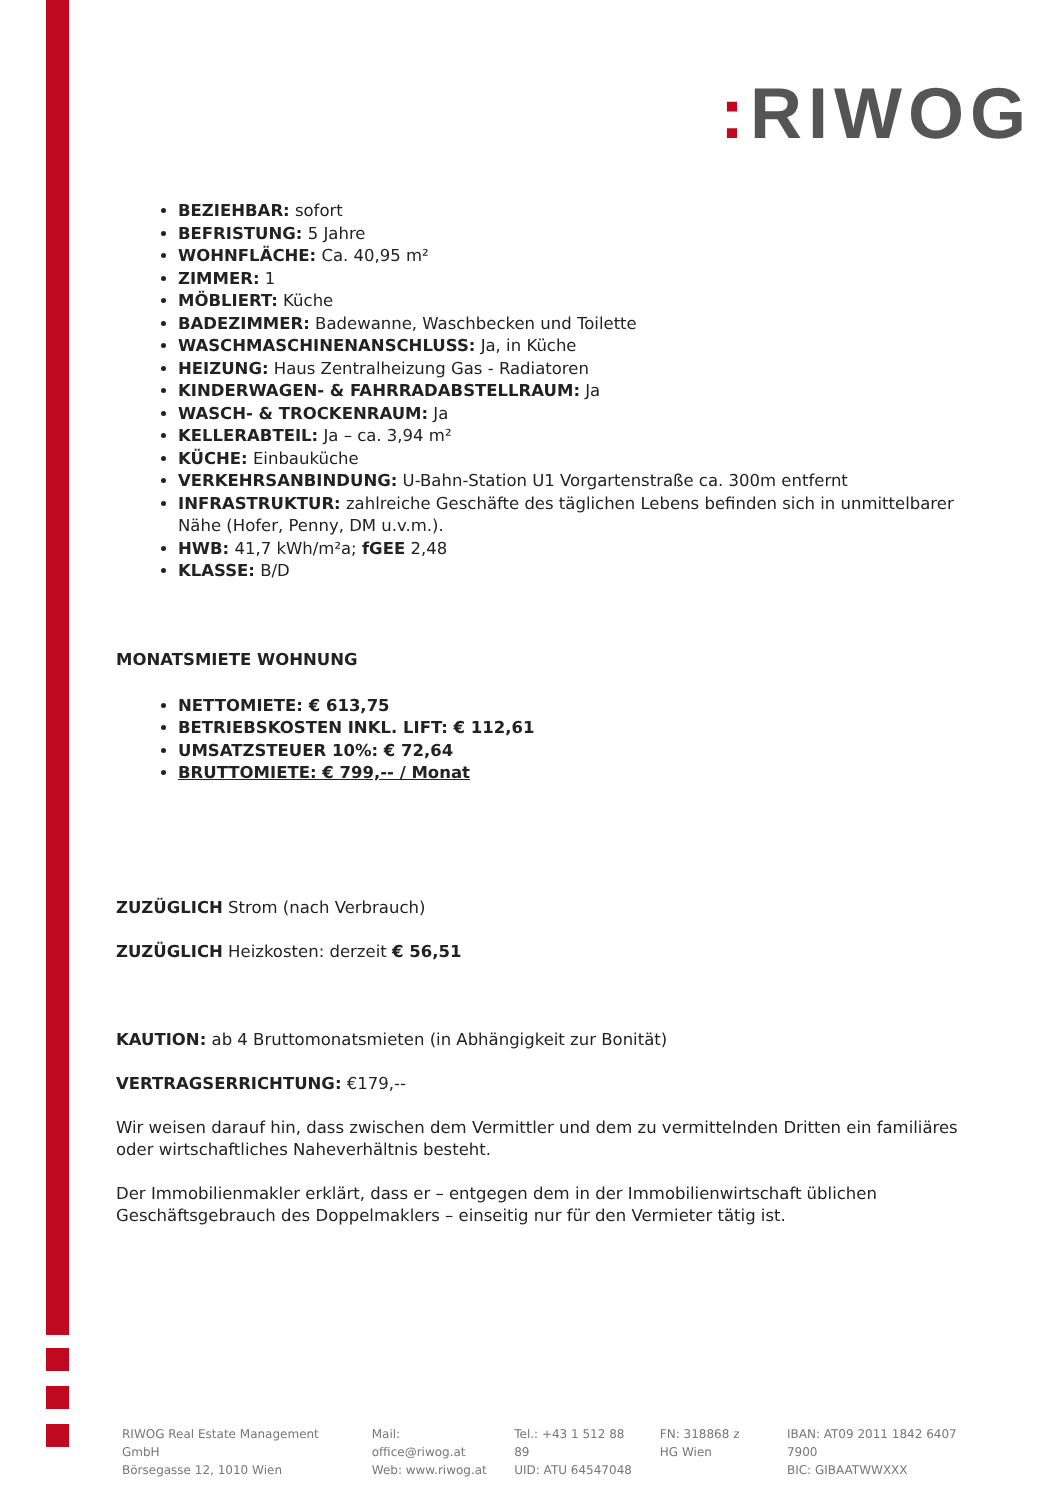: RIWOG
BEZIEHBAR: sofort
BEFRISTUNG: 5 Jahre
WOHNFLÄCHE: Ca. 40,95 m²
ZIMMER: 1
MÖBLIERT: Küche
BADEZIMMER: Badewanne, Waschbecken und Toilette
WASCHMASCHINENANSCHLUSS: Ja, in Küche
HEIZUNG: Haus Zentralheizung Gas - Radiatoren
KINDERWAGEN- & FAHRRADABSTELLRAUM: Ja
WASCH- & TROCKENRAUM: Ja
KELLERABTEIL: Ja – ca. 3,94 m²
KÜCHE: Einbauküche
VERKEHRSANBINDUNG: U-Bahn-Station U1 Vorgartenstraße ca. 300m entfernt
INFRASTRUKTUR: zahlreiche Geschäfte des täglichen Lebens befinden sich in unmittelbarer Nähe (Hofer, Penny, DM u.v.m.).
HWB: 41,7 kWh/m²a; fGEE 2,48
KLASSE: B/D
MONATSMIETE WOHNUNG
NETTOMIETE: € 613,75
BETRIEBSKOSTEN INKL. LIFT: € 112,61
UMSATZSTEUER 10%: € 72,64
BRUTTOMIETE: € 799,-- / Monat
ZUZÜGLICH Strom (nach Verbrauch)
ZUZÜGLICH Heizkosten: derzeit € 56,51
KAUTION: ab 4 Bruttomonatsmieten (in Abhängigkeit zur Bonität)
VERTRAGSERRICHTUNG: €179,--
Wir weisen darauf hin, dass zwischen dem Vermittler und dem zu vermittelnden Dritten ein familiäres oder wirtschaftliches Naheverhältnis besteht.
Der Immobilienmakler erklärt, dass er – entgegen dem in der Immobilienwirtschaft üblichen Geschäftsgebrauch des Doppelmaklers – einseitig nur für den Vermieter tätig ist.
RIWOG Real Estate Management GmbH
Börsegasse 12, 1010 Wien
Mail: office@riwog.at
Web: www.riwog.at
Tel.: +43 1 512 88 89
UID: ATU 64547048
FN: 318868 z
HG Wien
IBAN: AT09 2011 1842 6407 7900
BIC: GIBAATWWXXX